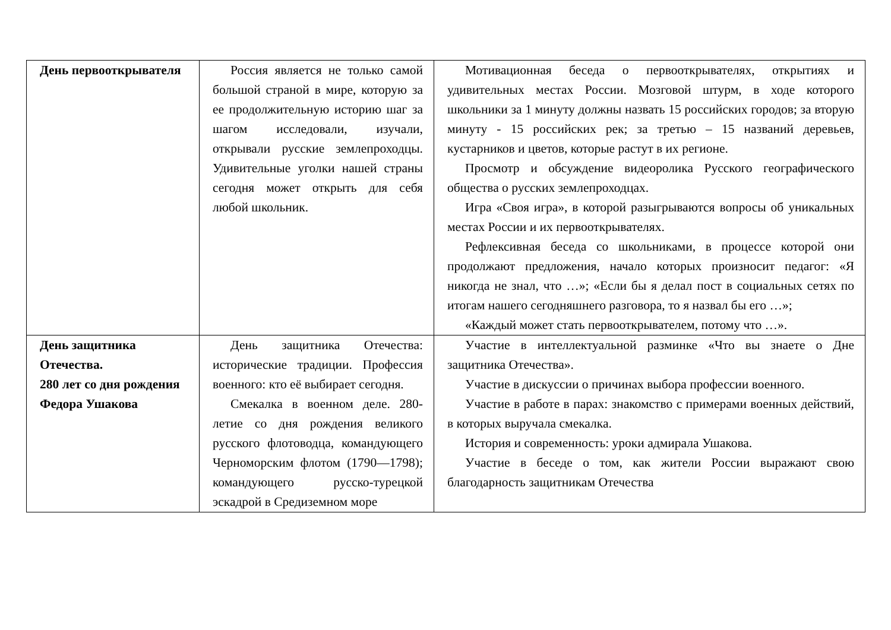| День первооткрывателя | Россия является не только самой большой страной в мире, которую за ее продолжительную историю шаг за шагом исследовали, изучали, открывали русские землепроходцы. Удивительные уголки нашей страны сегодня может открыть для себя любой школьник. | Мотивационная беседа о первооткрывателях, открытиях и удивительных местах России. Мозговой штурм, в ходе которого школьники за 1 минуту должны назвать 15 российских городов; за вторую минуту - 15 российских рек; за третью – 15 названий деревьев, кустарников и цветов, которые растут в их регионе. Просмотр и обсуждение видеоролика Русского географического общества о русских землепроходцах. Игра «Своя игра», в которой разыгрываются вопросы об уникальных местах России и их первооткрывателях. Рефлексивная беседа со школьниками, в процессе которой они продолжают предложения, начало которых произносит педагог: «Я никогда не знал, что …»; «Если бы я делал пост в социальных сетях по итогам нашего сегодняшнего разговора, то я назвал бы его …»; «Каждый может стать первооткрывателем, потому что …». |
| День защитника Отечества. 280 лет со дня рождения Федора Ушакова | День защитника Отечества: исторические традиции. Профессия военного: кто её выбирает сегодня. Смекалка в военном деле. 280-летие со дня рождения великого русского флотоводца, командующего Черноморским флотом (1790—1798); командующего русско-турецкой эскадрой в Средиземном море | Участие в интеллектуальной разминке «Что вы знаете о Дне защитника Отечества». Участие в дискуссии о причинах выбора профессии военного. Участие в работе в парах: знакомство с примерами военных действий, в которых выручала смекалка. История и современность: уроки адмирала Ушакова. Участие в беседе о том, как жители России выражают свою благодарность защитникам Отечества |